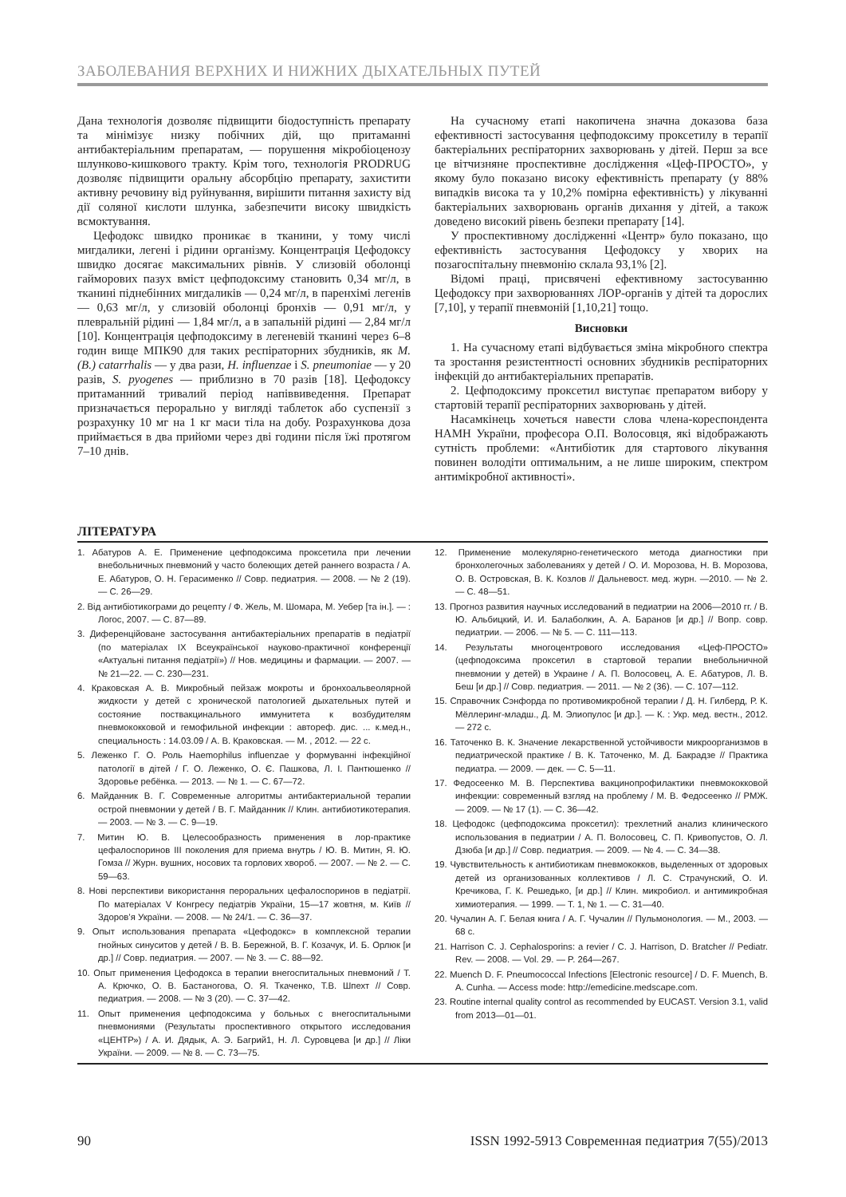ЗАБОЛЕВАНИЯ ВЕРХНИХ И НИЖНИХ ДЫХАТЕЛЬНЫХ ПУТЕЙ
Дана технологія дозволяє підвищити біодоступність препарату та мінімізує низку побічних дій, що притаманні антибактеріальним препаратам, — порушення мікробіоценозу шлунково-кишкового тракту. Крім того, технологія PRODRUG дозволяє підвищити оральну абсорбцію препарату, захистити активну речовину від руйнування, вирішити питання захисту від дії соляної кислоти шлунка, забезпечити високу швидкість всмоктування.
Цефодокс швидко проникає в тканини, у тому числі мигдалики, легені і рідини організму. Концентрація Цефодоксу швидко досягає максимальних рівнів. У слизовій оболонці гайморових пазух вміст цефподоксиму становить 0,34 мг/л, в тканині піднебінних мигдаликів — 0,24 мг/л, в паренхімі легенів — 0,63 мг/л, у слизовій оболонці бронхів — 0,91 мг/л, у плевральній рідині — 1,84 мг/л, а в запальній рідині — 2,84 мг/л [10]. Концентрація цефподоксиму в легеневій тканині через 6–8 годин вище МПК90 для таких респіраторних збудників, як M. (B.) catarrhalis — у два рази, H. influenzae і S. pneumoniae — у 20 разів, S. pyogenes — приблизно в 70 разів [18]. Цефодоксу притаманний тривалий період напіввиведення. Препарат призначається перорально у вигляді таблеток або суспензії з розрахунку 10 мг на 1 кг маси тіла на добу. Розрахункова доза приймається в два прийоми через дві години після їжі протягом 7–10 днів.
На сучасному етапі накопичена значна доказова база ефективності застосування цефподоксиму проксетилу в терапії бактеріальних респіраторних захворювань у дітей. Перш за все це вітчизняне проспективне дослідження «Цеф-ПРОСТО», у якому було показано високу ефективність препарату (у 88% випадків висока та у 10,2% помірна ефективність) у лікуванні бактеріальних захворювань органів дихання у дітей, а також доведено високий рівень безпеки препарату [14].
У проспективному дослідженні «Центр» було показано, що ефективність застосування Цефодоксу у хворих на позагоспітальну пневмонію склала 93,1% [2].
Відомі праці, присвячені ефективному застосуванню Цефодоксу при захворюваннях ЛОР-органів у дітей та дорослих [7,10], у терапії пневмоній [1,10,21] тощо.
Висновки
1. На сучасному етапі відбувається зміна мікробного спектра та зростання резистентності основних збудників респіраторних інфекцій до антибактеріальних препаратів.
2. Цефподоксиму проксетил виступає препаратом вибору у стартовій терапії респіраторних захворювань у дітей.
Насамкінець хочеться навести слова члена-кореспондента НАМН України, професора О.П. Волосовця, які відображають сутність проблеми: «Антибіотик для стартового лікування повинен володіти оптимальним, а не лише широким, спектром антимікробної активності».
ЛІТЕРАТУРА
1. Абатуров А. Е. Применение цефподоксима проксетила при лечении внебольничных пневмоний у часто болеющих детей раннего возраста / А. Е. Абатуров, О. Н. Герасименко // Совр. педиатрия. — 2008. — № 2 (19). — С. 26—29.
2. Від антибіотикограми до рецепту / Ф. Жель, М. Шомара, М. Уебер [та ін.]. — : Логос, 2007. — С. 87—89.
3. Диференційоване застосування антибактеріальних препаратів в педіатрії (по матеріалах IX Всеукраїнської науково-практичної конференції «Актуальні питання педіатрії») // Нов. медицины и фармации. — 2007. — № 21—22. — С. 230—231.
4. Краковская А. В. Микробный пейзаж мокроты и бронхоальвеолярной жидкости у детей с хронической патологией дыхательных путей и состояние поствакцинального иммунитета к возбудителям пневмококковой и гемофильной инфекции : автореф. дис. ... к.мед.н., специальность : 14.03.09 / А. В. Краковская. — М. , 2012. — 22 с.
5. Леженко Г. О. Роль Haemophilus influenzae у формуванні інфекційної патології в дітей / Г. О. Леженко, О. Є. Пашкова, Л. І. Пантюшенко // Здоровье ребёнка. — 2013. — № 1. — С. 67—72.
6. Майданник В. Г. Современные алгоритмы антибактериальной терапии острой пневмонии у детей / В. Г. Майданник // Клин. антибиотикотерапия. — 2003. — № 3. — С. 9—19.
7. Митин Ю. В. Целесообразность применения в лор-практике цефалоспоринов III поколения для приема внутрь / Ю. В. Митин, Я. Ю. Гомза // Журн. вушних, носових та горлових хвороб. — 2007. — № 2. — С. 59—63.
8. Нові перспективи використання пероральних цефалоспоринов в педіатрії. По матеріалах V Конгресу педіатрів України, 15—17 жовтня, м. Київ // Здоров’я України. — 2008. — № 24/1. — С. 36—37.
9. Опыт использования препарата «Цефодокс» в комплексной терапии гнойных синуситов у детей / В. В. Бережной, В. Г. Козачук, И. Б. Орлюк [и др.] // Совр. педиатрия. — 2007. — № 3. — С. 88—92.
10. Опыт применения Цефодокса в терапии внегоспитальных пневмоний / Т. А. Крючко, О. В. Бастаногова, О. Я. Ткаченко, Т.В. Шпехт // Совр. педиатрия. — 2008. — № 3 (20). — С. 37—42.
11. Опыт применения цефподоксима у больных с внегоспитальными пневмониями (Результаты проспективного открытого исследования «ЦЕНТР») / А. И. Дядык, А. Э. Багрий1, Н. Л. Суровцева [и др.] // Ліки України. — 2009. — № 8. — С. 73—75.
12. Применение молекулярно-генетического метода диагностики при бронхолегочных заболеваниях у детей / О. И. Морозова, Н. В. Морозова, О. В. Островская, В. К. Козлов // Дальневост. мед. журн. —2010. — № 2. — С. 48—51.
13. Прогноз развития научных исследований в педиатрии на 2006—2010 гг. / В. Ю. Альбицкий, И. И. Балаболкин, А. А. Баранов [и др.] // Вопр. совр. педиатрии. — 2006. — № 5. — С. 111—113.
14. Результаты многоцентрового исследования «Цеф-ПРОСТО» (цефподоксима проксетил в стартовой терапии внебольничной пневмонии у детей) в Украине / А. П. Волосовец, А. Е. Абатуров, Л. В. Беш [и др.] // Совр. педиатрия. — 2011. — № 2 (36). — С. 107—112.
15. Справочник Сэнфорда по противомикробной терапии / Д. Н. Гилберд, Р. К. Мёллеринг-младш., Д. М. Элиопулос [и др.]. — К. : Укр. мед. вестн., 2012. — 272 с.
16. Таточенко В. К. Значение лекарственной устойчивости микроорганизмов в педиатрической практике / В. К. Таточенко, М. Д. Бакрадзе // Практика педиатра. — 2009. — дек. — С. 5—11.
17. Федосеенко М. В. Перспектива вакцинопрофилактики пневмококковой инфекции: современный взгляд на проблему / М. В. Федосеенко // РМЖ. — 2009. — № 17 (1). — С. 36—42.
18. Цефодокс (цефподоксима проксетил): трехлетний анализ клинического использования в педиатрии / А. П. Волосовец, С. П. Кривопустов, О. Л. Дзюба [и др.] // Совр. педиатрия. — 2009. — № 4. — С. 34—38.
19. Чувствительность к антибиотикам пневмококков, выделенных от здоровых детей из организованных коллективов / Л. С. Страчунский, О. И. Кречикова, Г. К. Решедько, [и др.] // Клин. микробиол. и антимикробная химиотерапия. — 1999. — Т. 1, № 1. — С. 31—40.
20. Чучалин А. Г. Белая книга / А. Г. Чучалин // Пульмонология. — М., 2003. — 68 с.
21. Harrison C. J. Cephalosporins: a revier / C. J. Harrison, D. Bratcher // Pediatr. Rev. — 2008. — Vol. 29. — P. 264—267.
22. Muench D. F. Pneumococcal Infections [Electronic resource] / D. F. Muench, B. A. Cunha. — Access mode: http://emedicine.medscape.com.
23. Routine internal quality control as recommended by EUCAST. Version 3.1, valid from 2013—01—01.
90 ISSN 1992-5913 Современная педиатрия 7(55)/2013